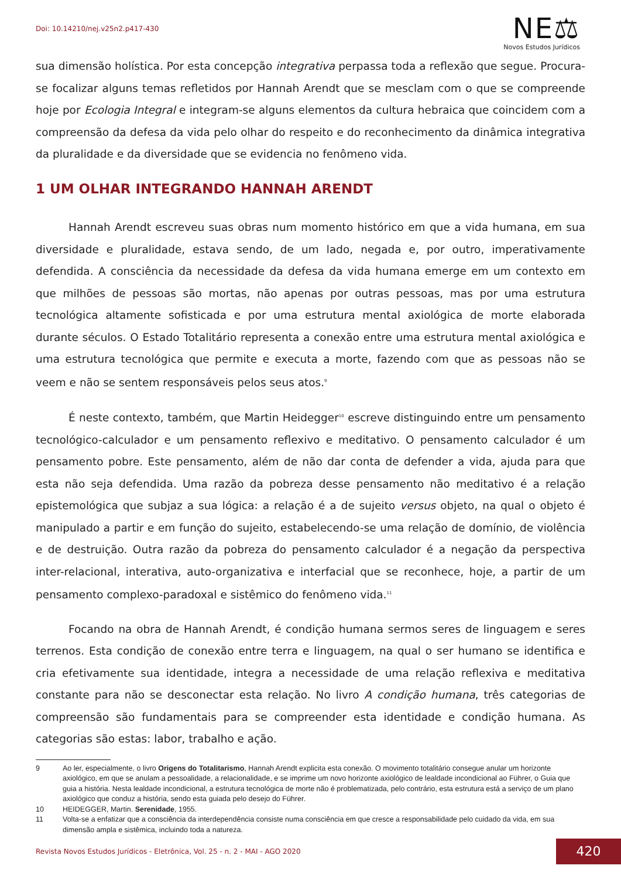Doi: 10.14210/nej.v25n2.p417-430
NE⚖
Novos Estudos Jurídicos
sua dimensão holística. Por esta concepção integrativa perpassa toda a reflexão que segue. Procura-se focalizar alguns temas refletidos por Hannah Arendt que se mesclam com o que se compreende hoje por Ecologia Integral e integram-se alguns elementos da cultura hebraica que coincidem com a compreensão da defesa da vida pelo olhar do respeito e do reconhecimento da dinâmica integrativa da pluralidade e da diversidade que se evidencia no fenômeno vida.
1 UM OLHAR INTEGRANDO HANNAH ARENDT
Hannah Arendt escreveu suas obras num momento histórico em que a vida humana, em sua diversidade e pluralidade, estava sendo, de um lado, negada e, por outro, imperativamente defendida. A consciência da necessidade da defesa da vida humana emerge em um contexto em que milhões de pessoas são mortas, não apenas por outras pessoas, mas por uma estrutura tecnológica altamente sofisticada e por uma estrutura mental axiológica de morte elaborada durante séculos. O Estado Totalitário representa a conexão entre uma estrutura mental axiológica e uma estrutura tecnológica que permite e executa a morte, fazendo com que as pessoas não se veem e não se sentem responsáveis pelos seus atos.<sup>9</sup>
É neste contexto, também, que Martin Heidegger<sup>10</sup> escreve distinguindo entre um pensamento tecnológico-calculador e um pensamento reflexivo e meditativo. O pensamento calculador é um pensamento pobre. Este pensamento, além de não dar conta de defender a vida, ajuda para que esta não seja defendida. Uma razão da pobreza desse pensamento não meditativo é a relação epistemológica que subjaz a sua lógica: a relação é a de sujeito versus objeto, na qual o objeto é manipulado a partir e em função do sujeito, estabelecendo-se uma relação de domínio, de violência e de destruição. Outra razão da pobreza do pensamento calculador é a negação da perspectiva inter-relacional, interativa, auto-organizativa e interfacial que se reconhece, hoje, a partir de um pensamento complexo-paradoxal e sistêmico do fenômeno vida.<sup>11</sup>
Focando na obra de Hannah Arendt, é condição humana sermos seres de linguagem e seres terrenos. Esta condição de conexão entre terra e linguagem, na qual o ser humano se identifica e cria efetivamente sua identidade, integra a necessidade de uma relação reflexiva e meditativa constante para não se desconectar esta relação. No livro A condição humana, três categorias de compreensão são fundamentais para se compreender esta identidade e condição humana. As categorias são estas: labor, trabalho e ação.
9 Ao ler, especialmente, o livro Origens do Totalitarismo, Hannah Arendt explicita esta conexão. O movimento totalitário consegue anular um horizonte axiológico, em que se anulam a pessoalidade, a relacionalidade, e se imprime um novo horizonte axiológico de lealdade incondicional ao Führer, o Guia que guia a história. Nesta lealdade incondicional, a estrutura tecnológica de morte não é problematizada, pelo contrário, esta estrutura está a serviço de um plano axiológico que conduz a história, sendo esta guiada pelo desejo do Führer.
10 HEIDEGGER, Martin. Serenidade, 1955.
11 Volta-se a enfatizar que a consciência da interdependência consiste numa consciência em que cresce a responsabilidade pelo cuidado da vida, em sua dimensão ampla e sistêmica, incluindo toda a natureza.
Revista Novos Estudos Jurídicos - Eletrônica, Vol. 25 - n. 2 - MAI - AGO 2020 420